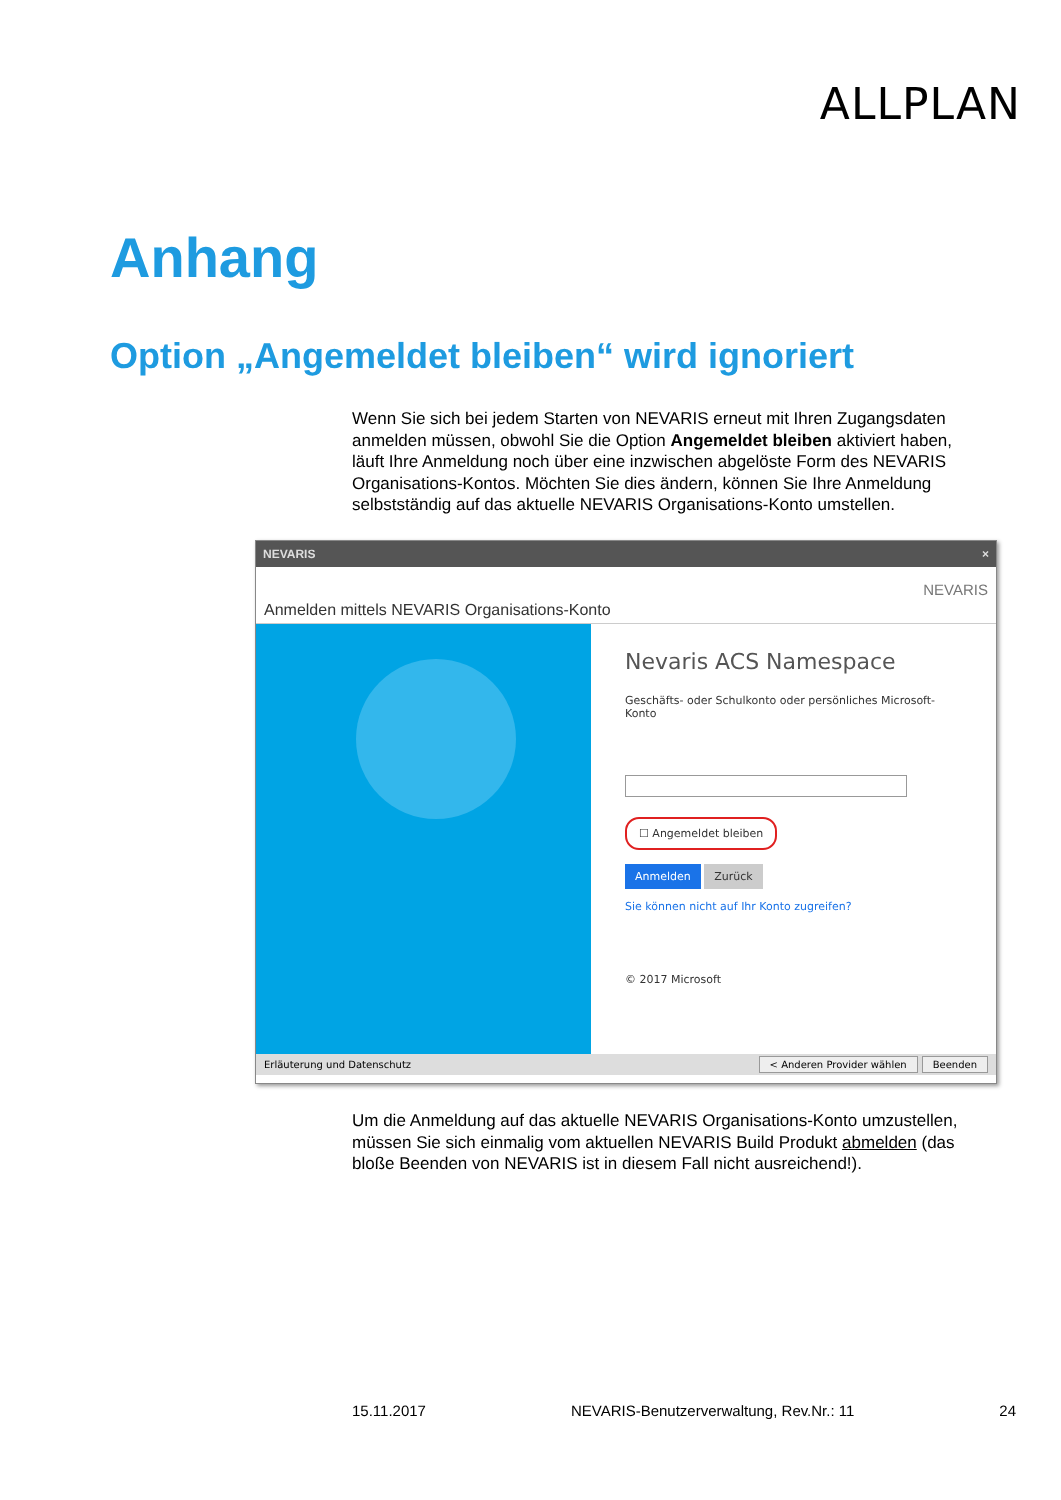ALLPLAN
Anhang
Option „Angemeldet bleiben“ wird ignoriert
Wenn Sie sich bei jedem Starten von NEVARIS erneut mit Ihren Zugangsdaten anmelden müssen, obwohl Sie die Option Angemeldet bleiben aktiviert haben, läuft Ihre Anmeldung noch über eine inzwischen abgelöste Form des NEVARIS Organisations-Kontos. Möchten Sie dies ändern, können Sie Ihre Anmeldung selbstständig auf das aktuelle NEVARIS Organisations-Konto umstellen.
NEVARIS ×
Anmelden mittels NEVARIS Organisations-Konto
NEVARIS
Nevaris ACS Namespace
Geschäfts- oder Schulkonto oder persönliches Microsoft-Konto
☐ Angemeldet bleiben
Anmelden Zurück
Sie können nicht auf Ihr Konto zugreifen?
© 2017 Microsoft
Erläuterung und Datenschutz < Anderen Provider wählen Beenden
Um die Anmeldung auf das aktuelle NEVARIS Organisations-Konto umzustellen, müssen Sie sich einmalig vom aktuellen NEVARIS Build Produkt abmelden (das bloße Beenden von NEVARIS ist in diesem Fall nicht ausreichend!).
15.11.2017 NEVARIS-Benutzerverwaltung, Rev.Nr.: 11 24